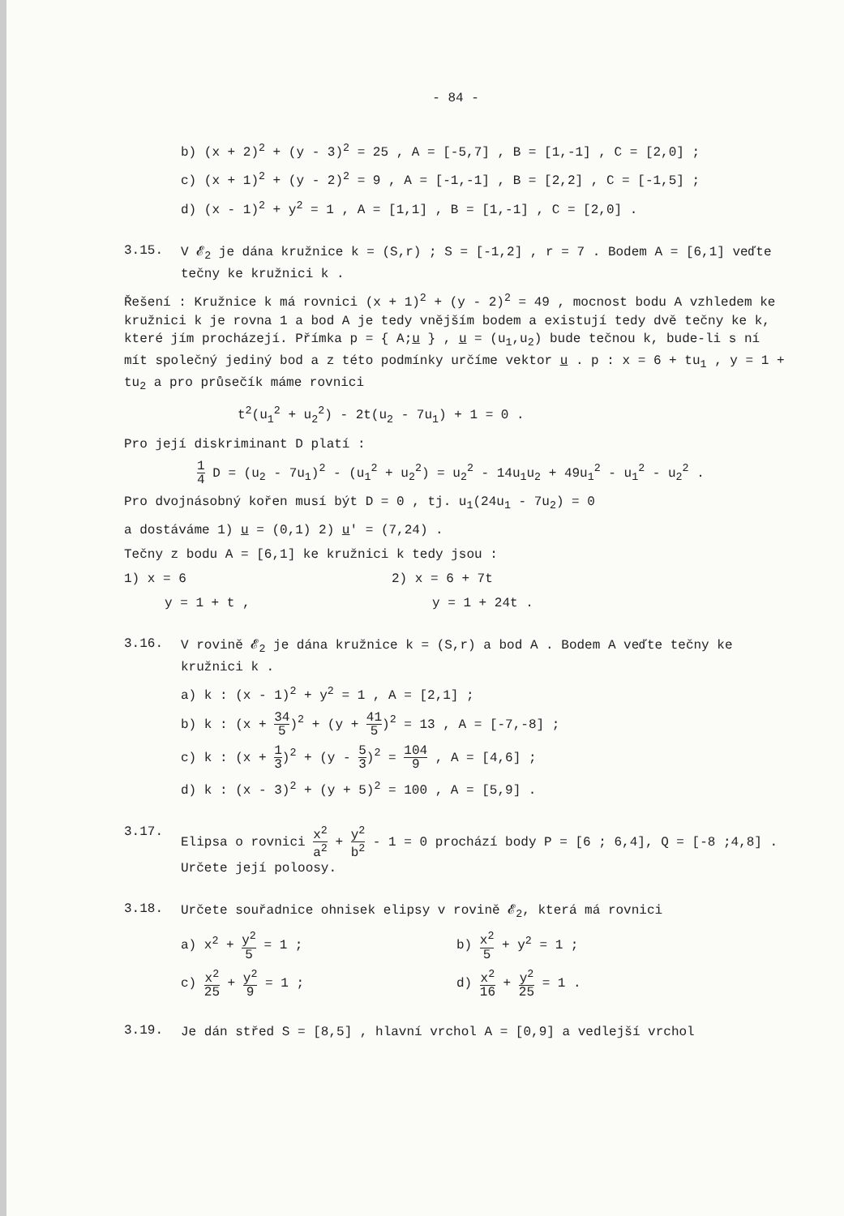- 84 -
b) (x + 2)<sup>2</sup> + (y - 3)<sup>2</sup> = 25 , A = [-5,7] , B = [1,-1] , C = [2,0] ;
c) (x + 1)<sup>2</sup> + (y - 2)<sup>2</sup> = 9 , A = [-1,-1] , B = [2,2] , C = [-1,5] ;
d) (x - 1)<sup>2</sup> + y<sup>2</sup> = 1 , A = [1,1] , B = [1,-1] , C = [2,0] .
3.15.
V 𝓔<sub>2</sub> je dána kružnice k = (S,r) ; S = [-1,2] , r = 7 . Bodem A = [6,1] veďte tečny ke kružnici k .
Řešení : Kružnice k má rovnici (x + 1)<sup>2</sup> + (y - 2)<sup>2</sup> = 49 , mocnost bodu A vzhledem ke kružnici k je rovna 1 a bod A je tedy vnějším bodem a existují tedy dvě tečny ke k, které jím procházejí. Přímka p = { A;u } , u = (u<sub>1</sub>,u<sub>2</sub>) bude tečnou k, bude-li s ní mít společný jediný bod a z této podmínky určíme vektor u . p : x = 6 + tu<sub>1</sub> , y = 1 + tu<sub>2</sub> a pro průsečík máme rovnici
t<sup>2</sup>(u<sub>1</sub><sup>2</sup> + u<sub>2</sub><sup>2</sup>) - 2t(u<sub>2</sub> - 7u<sub>1</sub>) + 1 = 0 .
Pro její diskriminant D platí :
1 4 D = (u<sub>2</sub> - 7u<sub>1</sub>)<sup>2</sup> - (u<sub>1</sub><sup>2</sup> + u<sub>2</sub><sup>2</sup>) = u<sub>2</sub><sup>2</sup> - 14u<sub>1</sub>u<sub>2</sub> + 49u<sub>1</sub><sup>2</sup> - u<sub>1</sub><sup>2</sup> - u<sub>2</sub><sup>2</sup> .
Pro dvojnásobný kořen musí být D = 0 , tj. u<sub>1</sub>(24u<sub>1</sub> - 7u<sub>2</sub>) = 0
a dostáváme 1) u = (0,1) 2) u′ = (7,24) .
Tečny z bodu A = [6,1] ke kružnici k tedy jsou :
1) x = 6 2) x = 6 + 7t
y = 1 + t , y = 1 + 24t .
3.16.
V rovině 𝓔<sub>2</sub> je dána kružnice k = (S,r) a bod A . Bodem A veďte tečny ke kružnici k .
a) k : (x - 1)<sup>2</sup> + y<sup>2</sup> = 1 , A = [2,1] ;
b) k : (x + 34 5)<sup>2</sup> + (y + 41 5)<sup>2</sup> = 13 , A = [-7,-8] ;
c) k : (x + 1 3)<sup>2</sup> + (y - 5 3)<sup>2</sup> = 104 9 , A = [4,6] ;
d) k : (x - 3)<sup>2</sup> + (y + 5)<sup>2</sup> = 100 , A = [5,9] .
3.17.
Elipsa o rovnici x<sup>2</sup> a<sup>2</sup> + y<sup>2</sup> b<sup>2</sup> - 1 = 0 prochází body P = [6 ; 6,4], Q = [-8 ;4,8] . Určete její poloosy.
3.18.
Určete souřadnice ohnisek elipsy v rovině 𝓔<sub>2</sub>, která má rovnici
a) x<sup>2</sup> + y<sup>2</sup> 5 = 1 ; b) x<sup>2</sup> 5 + y<sup>2</sup> = 1 ;
c) x<sup>2</sup> 25 + y<sup>2</sup> 9 = 1 ; d) x<sup>2</sup> 16 + y<sup>2</sup> 25 = 1 .
3.19.
Je dán střed S = [8,5] , hlavní vrchol A = [0,9] a vedlejší vrchol